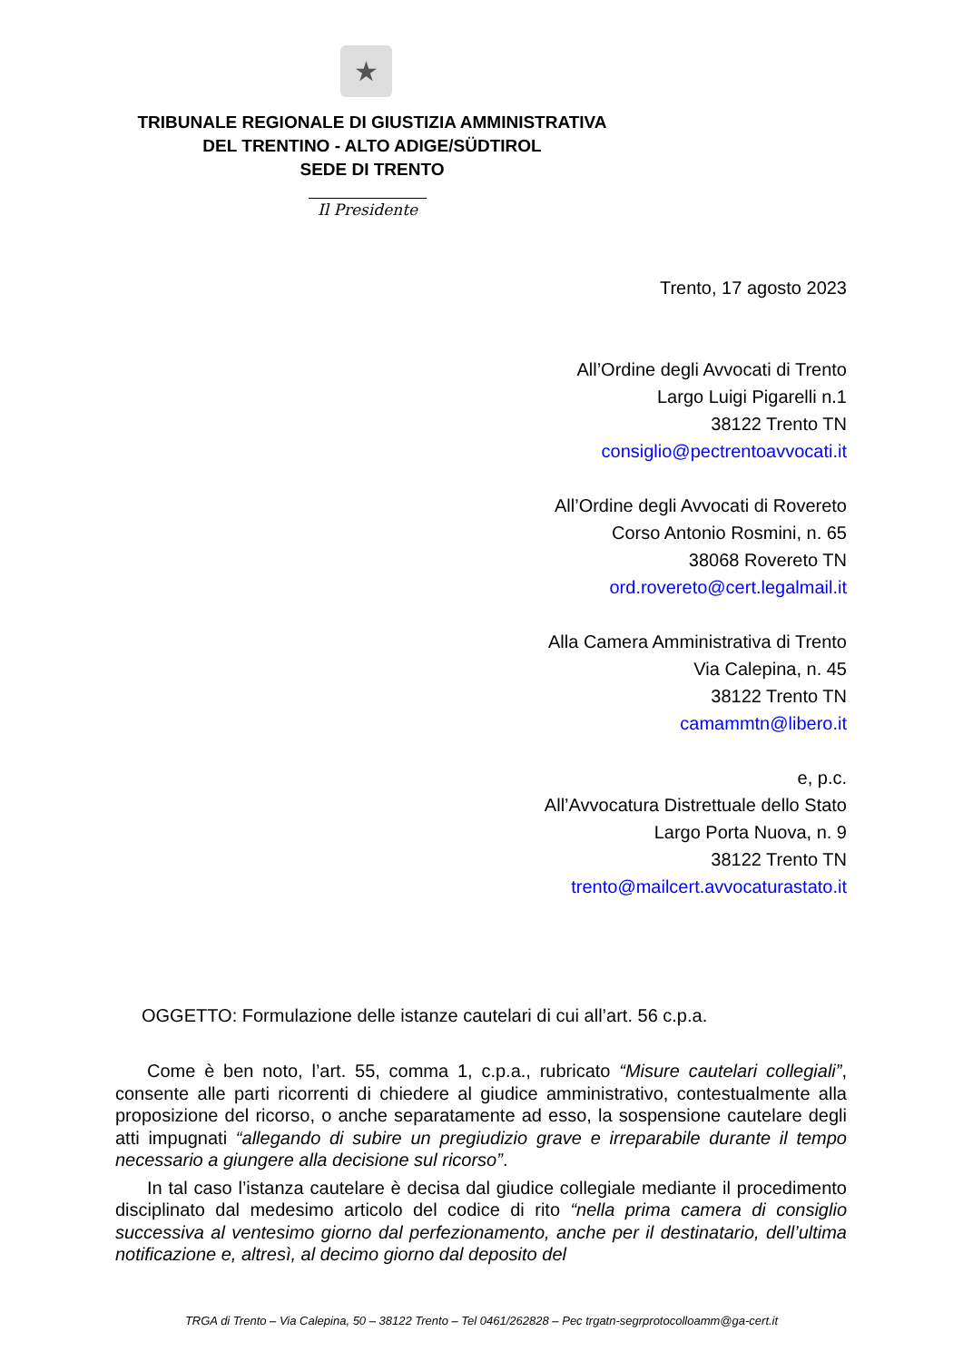★
TRIBUNALE REGIONALE DI GIUSTIZIA AMMINISTRATIVA
DEL TRENTINO - ALTO ADIGE/SÜDTIROL
SEDE DI TRENTO
Il Presidente
Trento, 17 agosto 2023
All’Ordine degli Avvocati di Trento
Largo Luigi Pigarelli n.1
38122 Trento TN
consiglio@pectrentoavvocati.it
All’Ordine degli Avvocati di Rovereto
Corso Antonio Rosmini, n. 65
38068 Rovereto TN
ord.rovereto@cert.legalmail.it
Alla Camera Amministrativa di Trento
Via Calepina, n. 45
38122 Trento TN
camammtn@libero.it
e, p.c.
All’Avvocatura Distrettuale dello Stato
Largo Porta Nuova, n. 9
38122 Trento TN
trento@mailcert.avvocaturastato.it
OGGETTO: Formulazione delle istanze cautelari di cui all’art. 56 c.p.a.
Come è ben noto, l’art. 55, comma 1, c.p.a., rubricato “Misure cautelari collegiali”, consente alle parti ricorrenti di chiedere al giudice amministrativo, contestualmente alla proposizione del ricorso, o anche separatamente ad esso, la sospensione cautelare degli atti impugnati “allegando di subire un pregiudizio grave e irreparabile durante il tempo necessario a giungere alla decisione sul ricorso”.
In tal caso l’istanza cautelare è decisa dal giudice collegiale mediante il procedimento disciplinato dal medesimo articolo del codice di rito “nella prima camera di consiglio successiva al ventesimo giorno dal perfezionamento, anche per il destinatario, dell’ultima notificazione e, altresì, al decimo giorno dal deposito del
TRGA di Trento – Via Calepina, 50 – 38122 Trento – Tel 0461/262828 – Pec trgatn-segrprotocolloamm@ga-cert.it